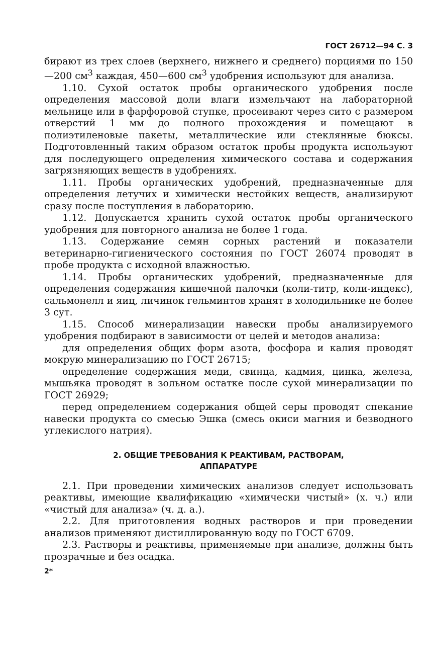ГОСТ 26712—94 С. 3
бирают из трех слоев (верхнего, нижнего и среднего) порциями по 150—200 см<sup>3</sup> каждая, 450—600 см<sup>3</sup> удобрения используют для анализа.
1.10. Сухой остаток пробы органического удобрения после определения массовой доли влаги измельчают на лабораторной мельнице или в фарфоровой ступке, просеивают через сито с размером отверстий 1 мм до полного прохождения и помещают в полиэтиленовые пакеты, металлические или стеклянные бюксы. Подготовленный таким образом остаток пробы продукта используют для последующего определения химического состава и содержания загрязняющих веществ в удобрениях.
1.11. Пробы органических удобрений, предназначенные для определения летучих и химически нестойких веществ, анализируют сразу после поступления в лабораторию.
1.12. Допускается хранить сухой остаток пробы органического удобрения для повторного анализа не более 1 года.
1.13. Содержание семян сорных растений и показатели ветеринарно-гигиенического состояния по ГОСТ 26074 проводят в пробе продукта с исходной влажностью.
1.14. Пробы органических удобрений, предназначенные для определения содержания кишечной палочки (коли-титр, коли-индекс), сальмонелл и яиц, личинок гельминтов хранят в холодильнике не более 3 сут.
1.15. Способ минерализации навески пробы анализируемого удобрения подбирают в зависимости от целей и методов анализа:
для определения общих форм азота, фосфора и калия проводят мокрую минерализацию по ГОСТ 26715;
определение содержания меди, свинца, кадмия, цинка, железа, мышьяка проводят в зольном остатке после сухой минерализации по ГОСТ 26929;
перед определением содержания общей серы проводят спекание навески продукта со смесью Эшка (смесь окиси магния и безводного углекислого натрия).
2. ОБЩИЕ ТРЕБОВАНИЯ К РЕАКТИВАМ, РАСТВОРАМ,
АППАРАТУРЕ
2.1. При проведении химических анализов следует использовать реактивы, имеющие квалификацию «химически чистый» (х. ч.) или «чистый для анализа» (ч. д. а.).
2.2. Для приготовления водных растворов и при проведении анализов применяют дистиллированную воду по ГОСТ 6709.
2.3. Растворы и реактивы, применяемые при анализе, должны быть прозрачные и без осадка.
2*